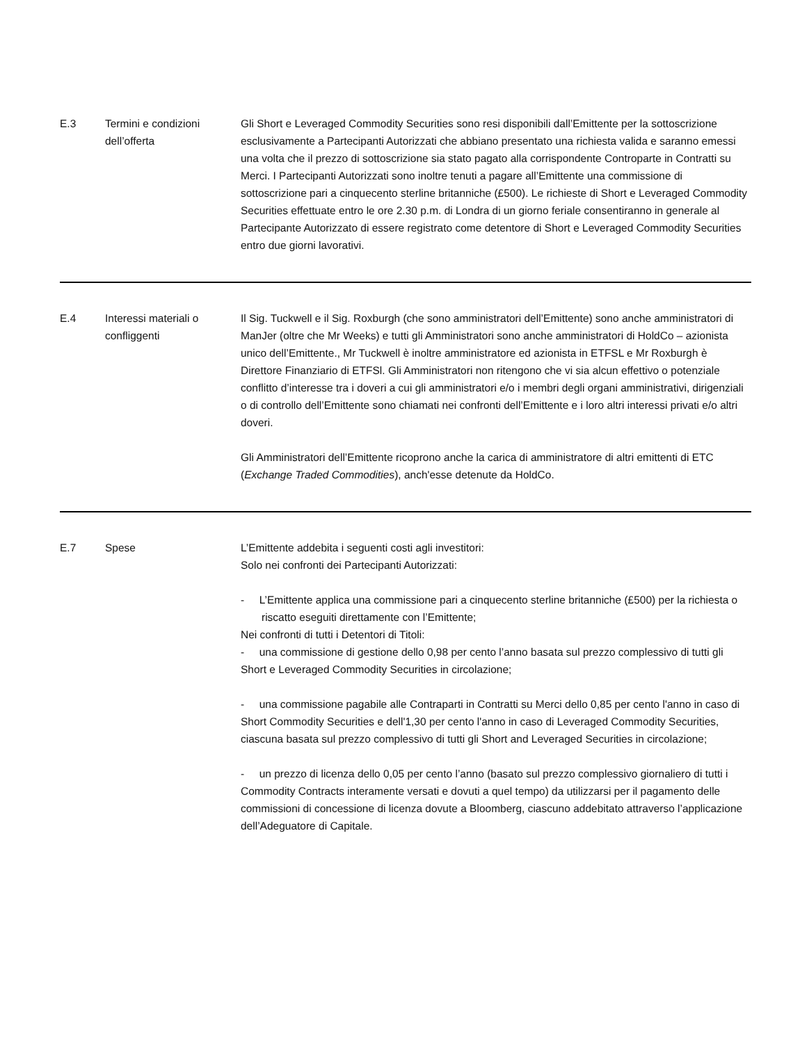| E.3 | Termini e condizioni dell’offerta | Gli Short e Leveraged Commodity Securities sono resi disponibili dall’Emittente per la sottoscrizione esclusivamente a Partecipanti Autorizzati che abbiano presentato una richiesta valida e saranno emessi una volta che il prezzo di sottoscrizione sia stato pagato alla corrispondente Controparte in Contratti su Merci. I Partecipanti Autorizzati sono inoltre tenuti a pagare all’Emittente una commissione di sottoscrizione pari a cinquecento sterline britanniche (£500). Le richieste di Short e Leveraged Commodity Securities effettuate entro le ore 2.30 p.m. di Londra di un giorno feriale consentiranno in generale al Partecipante Autorizzato di essere registrato come detentore di Short e Leveraged Commodity Securities entro due giorni lavorativi. |
| E.4 | Interessi materiali o confliggenti | Il Sig. Tuckwell e il Sig. Roxburgh (che sono amministratori dell’Emittente) sono anche amministratori di ManJer (oltre che Mr Weeks) e tutti gli Amministratori sono anche amministratori di HoldCo – azionista unico dell’Emittente., Mr Tuckwell è inoltre amministratore ed azionista in ETFSL e Mr Roxburgh è Direttore Finanziario di ETFSl. Gli Amministratori non ritengono che vi sia alcun effettivo o potenziale conflitto d’interesse tra i doveri a cui gli amministratori e/o i membri degli organi amministrativi, dirigenziali o di controllo dell’Emittente sono chiamati nei confronti dell’Emittente e i loro altri interessi privati e/o altri doveri. Gli Amministratori dell’Emittente ricoprono anche la carica di amministratore di altri emittenti di ETC ( Exchange Traded Commodities ), anch'esse detenute da HoldCo. |
| E.7 | Spese | L’Emittente addebita i seguenti costi agli investitori: Solo nei confronti dei Partecipanti Autorizzati: - L’Emittente applica una commissione pari a cinquecento sterline britanniche (£500) per la richiesta o riscatto eseguiti direttamente con l’Emittente; Nei confronti di tutti i Detentori di Titoli: - una commissione di gestione dello 0,98 per cento l’anno basata sul prezzo complessivo di tutti gli Short e Leveraged Commodity Securities in circolazione; - una commissione pagabile alle Contraparti in Contratti su Merci dello 0,85 per cento l'anno in caso di Short Commodity Securities e dell'1,30 per cento l'anno in caso di Leveraged Commodity Securities, ciascuna basata sul prezzo complessivo di tutti gli Short and Leveraged Securities in circolazione; - un prezzo di licenza dello 0,05 per cento l’anno (basato sul prezzo complessivo giornaliero di tutti i Commodity Contracts interamente versati e dovuti a quel tempo) da utilizzarsi per il pagamento delle commissioni di concessione di licenza dovute a Bloomberg, ciascuno addebitato attraverso l’applicazione dell’Adeguatore di Capitale. |